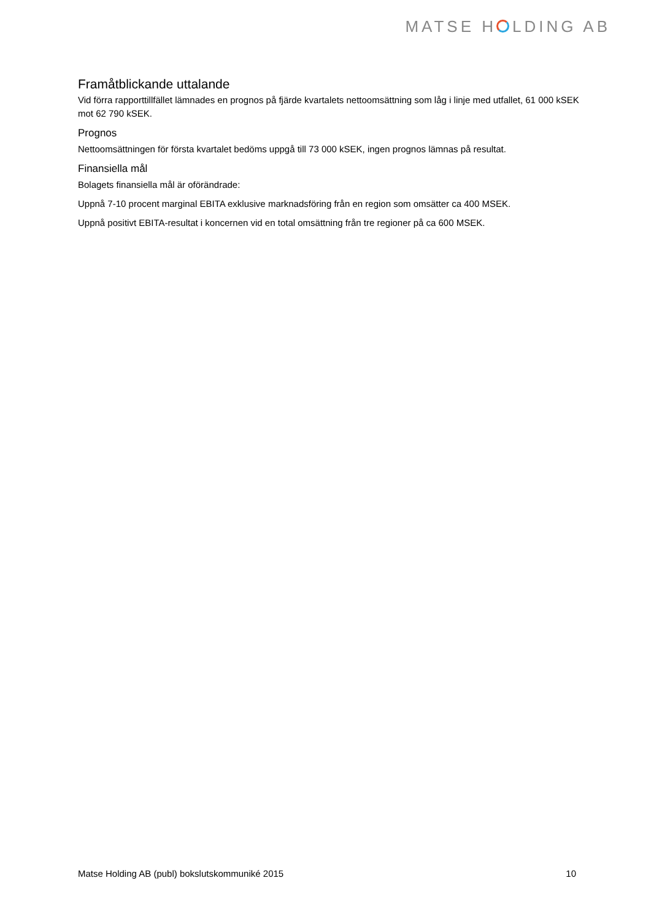MATSE H LDING AB
Framåtblickande uttalande
Vid förra rapporttillfället lämnades en prognos på fjärde kvartalets nettoomsättning som låg i linje med utfallet, 61 000 kSEK mot 62 790 kSEK.
Prognos
Nettoomsättningen för första kvartalet bedöms uppgå till 73 000 kSEK, ingen prognos lämnas på resultat.
Finansiella mål
Bolagets finansiella mål är oförändrade:
Uppnå 7-10 procent marginal EBITA exklusive marknadsföring från en region som omsätter ca 400 MSEK.
Uppnå positivt EBITA-resultat i koncernen vid en total omsättning från tre regioner på ca 600 MSEK.
Matse Holding AB (publ) bokslutskommuniké 2015 10